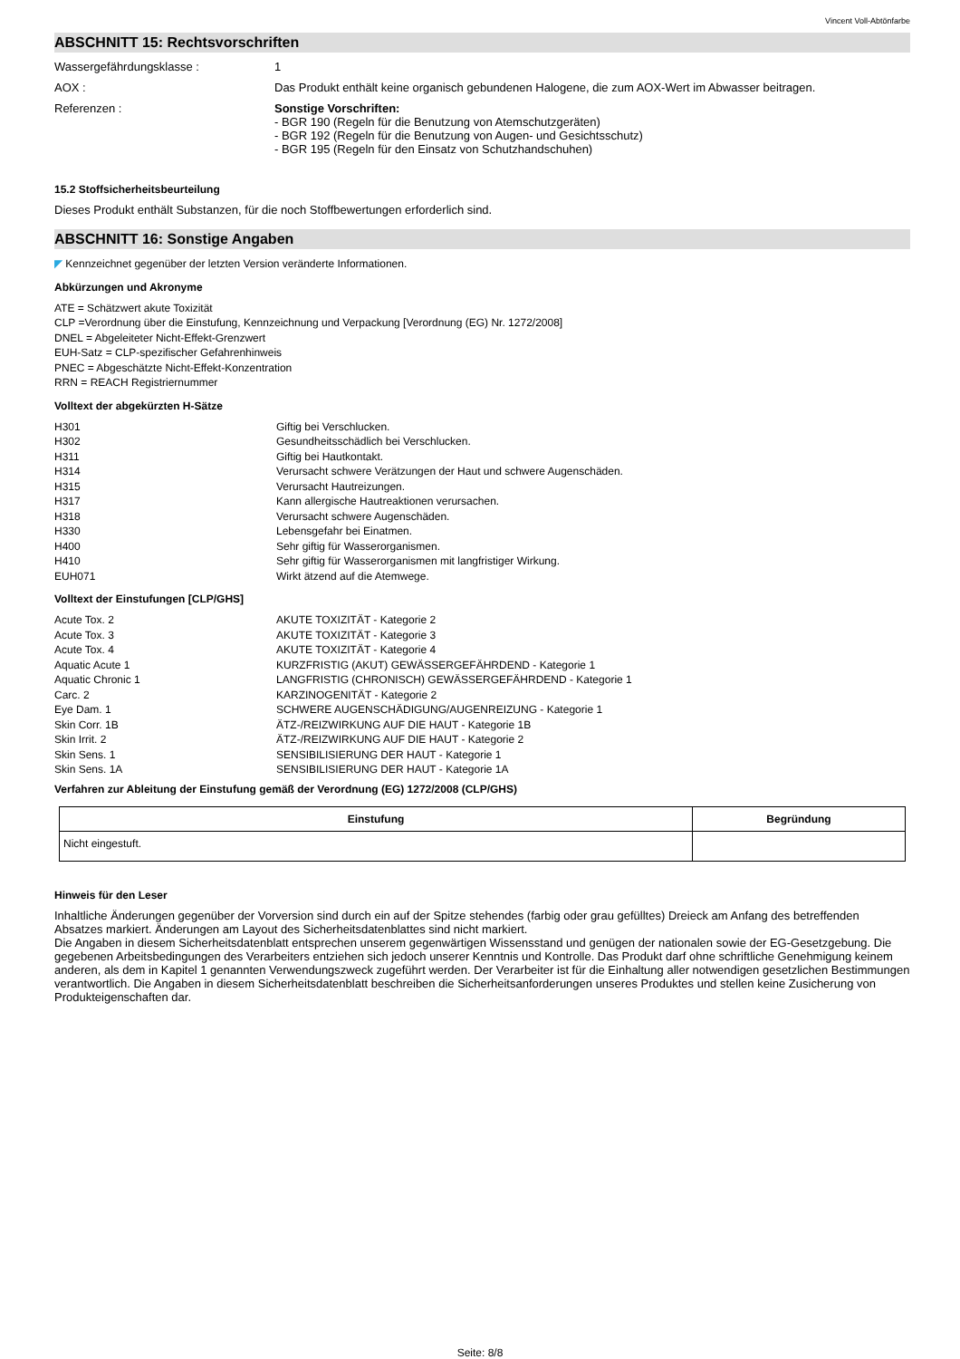Vincent Voll-Abtönfarbe
ABSCHNITT 15: Rechtsvorschriften
Wassergefährdungsklasse : 1
AOX : Das Produkt enthält keine organisch gebundenen Halogene, die zum AOX-Wert im Abwasser beitragen.
Referenzen : Sonstige Vorschriften:
- BGR 190 (Regeln für die Benutzung von Atemschutzgeräten)
- BGR 192 (Regeln für die Benutzung von Augen- und Gesichtsschutz)
- BGR 195 (Regeln für den Einsatz von Schutzhandschuhen)
15.2 Stoffsicherheitsbeurteilung
Dieses Produkt enthält Substanzen, für die noch Stoffbewertungen erforderlich sind.
ABSCHNITT 16: Sonstige Angaben
◤ Kennzeichnet gegenüber der letzten Version veränderte Informationen.
Abkürzungen und Akronyme
ATE = Schätzwert akute Toxizität
CLP =Verordnung über die Einstufung, Kennzeichnung und Verpackung [Verordnung (EG) Nr. 1272/2008]
DNEL = Abgeleiteter Nicht-Effekt-Grenzwert
EUH-Satz = CLP-spezifischer Gefahrenhinweis
PNEC = Abgeschätzte Nicht-Effekt-Konzentration
RRN = REACH Registriernummer
Volltext der abgekürzten H-Sätze
H301 Giftig bei Verschlucken.
H302 Gesundheitsschädlich bei Verschlucken.
H311 Giftig bei Hautkontakt.
H314 Verursacht schwere Verätzungen der Haut und schwere Augenschäden.
H315 Verursacht Hautreizungen.
H317 Kann allergische Hautreaktionen verursachen.
H318 Verursacht schwere Augenschäden.
H330 Lebensgefahr bei Einatmen.
H400 Sehr giftig für Wasserorganismen.
H410 Sehr giftig für Wasserorganismen mit langfristiger Wirkung.
EUH071 Wirkt ätzend auf die Atemwege.
Volltext der Einstufungen [CLP/GHS]
Acute Tox. 2 AKUTE TOXIZITÄT - Kategorie 2
Acute Tox. 3 AKUTE TOXIZITÄT - Kategorie 3
Acute Tox. 4 AKUTE TOXIZITÄT - Kategorie 4
Aquatic Acute 1 KURZFRISTIG (AKUT) GEWÄSSERGEFÄHRDEND - Kategorie 1
Aquatic Chronic 1 LANGFRISTIG (CHRONISCH) GEWÄSSERGEFÄHRDEND - Kategorie 1
Carc. 2 KARZINOGENITÄT - Kategorie 2
Eye Dam. 1 SCHWERE AUGENSCHÄDIGUNG/AUGENREIZUNG - Kategorie 1
Skin Corr. 1B ÄTZ-/REIZWIRKUNG AUF DIE HAUT - Kategorie 1B
Skin Irrit. 2 ÄTZ-/REIZWIRKUNG AUF DIE HAUT - Kategorie 2
Skin Sens. 1 SENSIBILISIERUNG DER HAUT - Kategorie 1
Skin Sens. 1A SENSIBILISIERUNG DER HAUT - Kategorie 1A
Verfahren zur Ableitung der Einstufung gemäß der Verordnung (EG) 1272/2008 (CLP/GHS)
| Einstufung | Begründung |
| --- | --- |
| Nicht eingestuft. | |
Hinweis für den Leser
Inhaltliche Änderungen gegenüber der Vorversion sind durch ein auf der Spitze stehendes (farbig oder grau gefülltes) Dreieck am Anfang des betreffenden Absatzes markiert. Änderungen am Layout des Sicherheitsdatenblattes sind nicht markiert.
Die Angaben in diesem Sicherheitsdatenblatt entsprechen unserem gegenwärtigen Wissensstand und genügen der nationalen sowie der EG-Gesetzgebung. Die gegebenen Arbeitsbedingungen des Verarbeiters entziehen sich jedoch unserer Kenntnis und Kontrolle. Das Produkt darf ohne schriftliche Genehmigung keinem anderen, als dem in Kapitel 1 genannten Verwendungszweck zugeführt werden. Der Verarbeiter ist für die Einhaltung aller notwendigen gesetzlichen Bestimmungen verantwortlich. Die Angaben in diesem Sicherheitsdatenblatt beschreiben die Sicherheitsanforderungen unseres Produktes und stellen keine Zusicherung von Produkteigenschaften dar.
Seite: 8/8